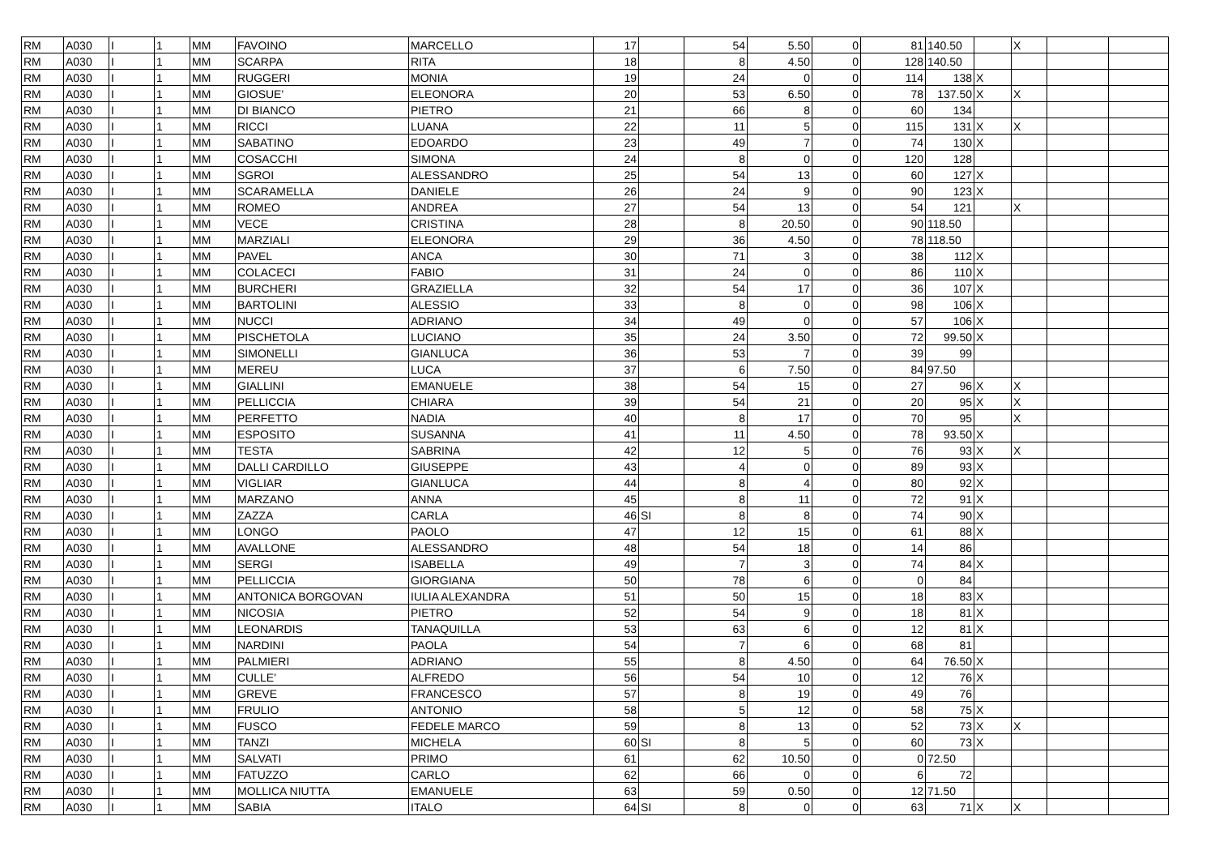| RM | A030 | I | 1 | MM | FAVOINO | MARCELLO | 17 | | 54 | 5.50 | 0 | 81 | 140.50 | | X | | |
| RM | A030 | I | 1 | MM | SCARPA | RITA | 18 | | 8 | 4.50 | 0 | 128 | 140.50 | | | | |
| RM | A030 | I | 1 | MM | RUGGERI | MONIA | 19 | | 24 | 0 | 0 | 114 | 138 | X | | | |
| RM | A030 | I | 1 | MM | GIOSUE' | ELEONORA | 20 | | 53 | 6.50 | 0 | 78 | 137.50 | X | X | | |
| RM | A030 | I | 1 | MM | DI BIANCO | PIETRO | 21 | | 66 | 8 | 0 | 60 | 134 | | | | |
| RM | A030 | I | 1 | MM | RICCI | LUANA | 22 | | 11 | 5 | 0 | 115 | 131 | X | X | | |
| RM | A030 | I | 1 | MM | SABATINO | EDOARDO | 23 | | 49 | 7 | 0 | 74 | 130 | X | | | |
| RM | A030 | I | 1 | MM | COSACCHI | SIMONA | 24 | | 8 | 0 | 0 | 120 | 128 | | | | |
| RM | A030 | I | 1 | MM | SGROI | ALESSANDRO | 25 | | 54 | 13 | 0 | 60 | 127 | X | | | |
| RM | A030 | I | 1 | MM | SCARAMELLA | DANIELE | 26 | | 24 | 9 | 0 | 90 | 123 | X | | | |
| RM | A030 | I | 1 | MM | ROMEO | ANDREA | 27 | | 54 | 13 | 0 | 54 | 121 | | X | | |
| RM | A030 | I | 1 | MM | VECE | CRISTINA | 28 | | 8 | 20.50 | 0 | 90 | 118.50 | | | | |
| RM | A030 | I | 1 | MM | MARZIALI | ELEONORA | 29 | | 36 | 4.50 | 0 | 78 | 118.50 | | | | |
| RM | A030 | I | 1 | MM | PAVEL | ANCA | 30 | | 71 | 3 | 0 | 38 | 112 | X | | | |
| RM | A030 | I | 1 | MM | COLACECI | FABIO | 31 | | 24 | 0 | 0 | 86 | 110 | X | | | |
| RM | A030 | I | 1 | MM | BURCHERI | GRAZIELLA | 32 | | 54 | 17 | 0 | 36 | 107 | X | | | |
| RM | A030 | I | 1 | MM | BARTOLINI | ALESSIO | 33 | | 8 | 0 | 0 | 98 | 106 | X | | | |
| RM | A030 | I | 1 | MM | NUCCI | ADRIANO | 34 | | 49 | 0 | 0 | 57 | 106 | X | | | |
| RM | A030 | I | 1 | MM | PISCHETOLA | LUCIANO | 35 | | 24 | 3.50 | 0 | 72 | 99.50 | X | | | |
| RM | A030 | I | 1 | MM | SIMONELLI | GIANLUCA | 36 | | 53 | 7 | 0 | 39 | 99 | | | | |
| RM | A030 | I | 1 | MM | MEREU | LUCA | 37 | | 6 | 7.50 | 0 | 84 | 97.50 | | | | |
| RM | A030 | I | 1 | MM | GIALLINI | EMANUELE | 38 | | 54 | 15 | 0 | 27 | 96 | X | X | | |
| RM | A030 | I | 1 | MM | PELLICCIA | CHIARA | 39 | | 54 | 21 | 0 | 20 | 95 | X | X | | |
| RM | A030 | I | 1 | MM | PERFETTO | NADIA | 40 | | 8 | 17 | 0 | 70 | 95 | | X | | |
| RM | A030 | I | 1 | MM | ESPOSITO | SUSANNA | 41 | | 11 | 4.50 | 0 | 78 | 93.50 | X | | | |
| RM | A030 | I | 1 | MM | TESTA | SABRINA | 42 | | 12 | 5 | 0 | 76 | 93 | X | X | | |
| RM | A030 | I | 1 | MM | DALLI CARDILLO | GIUSEPPE | 43 | | 4 | 0 | 0 | 89 | 93 | X | | | |
| RM | A030 | I | 1 | MM | VIGLIAR | GIANLUCA | 44 | | 8 | 4 | 0 | 80 | 92 | X | | | |
| RM | A030 | I | 1 | MM | MARZANO | ANNA | 45 | | 8 | 11 | 0 | 72 | 91 | X | | | |
| RM | A030 | I | 1 | MM | ZAZZA | CARLA | 46 | SI | 8 | 8 | 0 | 74 | 90 | X | | | |
| RM | A030 | I | 1 | MM | LONGO | PAOLO | 47 | | 12 | 15 | 0 | 61 | 88 | X | | | |
| RM | A030 | I | 1 | MM | AVALLONE | ALESSANDRO | 48 | | 54 | 18 | 0 | 14 | 86 | | | | |
| RM | A030 | I | 1 | MM | SERGI | ISABELLA | 49 | | 7 | 3 | 0 | 74 | 84 | X | | | |
| RM | A030 | I | 1 | MM | PELLICCIA | GIORGIANA | 50 | | 78 | 6 | 0 | 0 | 84 | | | | |
| RM | A030 | I | 1 | MM | ANTONICA BORGOVAN | IULIA ALEXANDRA | 51 | | 50 | 15 | 0 | 18 | 83 | X | | | |
| RM | A030 | I | 1 | MM | NICOSIA | PIETRO | 52 | | 54 | 9 | 0 | 18 | 81 | X | | | |
| RM | A030 | I | 1 | MM | LEONARDIS | TANAQUILLA | 53 | | 63 | 6 | 0 | 12 | 81 | X | | | |
| RM | A030 | I | 1 | MM | NARDINI | PAOLA | 54 | | 7 | 6 | 0 | 68 | 81 | | | | |
| RM | A030 | I | 1 | MM | PALMIERI | ADRIANO | 55 | | 8 | 4.50 | 0 | 64 | 76.50 | X | | | |
| RM | A030 | I | 1 | MM | CULLE' | ALFREDO | 56 | | 54 | 10 | 0 | 12 | 76 | X | | | |
| RM | A030 | I | 1 | MM | GREVE | FRANCESCO | 57 | | 8 | 19 | 0 | 49 | 76 | | | | |
| RM | A030 | I | 1 | MM | FRULIO | ANTONIO | 58 | | 5 | 12 | 0 | 58 | 75 | X | | | |
| RM | A030 | I | 1 | MM | FUSCO | FEDELE MARCO | 59 | | 8 | 13 | 0 | 52 | 73 | X | X | | |
| RM | A030 | I | 1 | MM | TANZI | MICHELA | 60 | SI | 8 | 5 | 0 | 60 | 73 | X | | | |
| RM | A030 | I | 1 | MM | SALVATI | PRIMO | 61 | | 62 | 10.50 | 0 | 0 | 72.50 | | | | |
| RM | A030 | I | 1 | MM | FATUZZO | CARLO | 62 | | 66 | 0 | 0 | 6 | 72 | | | | |
| RM | A030 | I | 1 | MM | MOLLICA NIUTTA | EMANUELE | 63 | | 59 | 0.50 | 0 | 12 | 71.50 | | | | |
| RM | A030 | I | 1 | MM | SABIA | ITALO | 64 | SI | 8 | 0 | 0 | 63 | 71 | X | X | | |